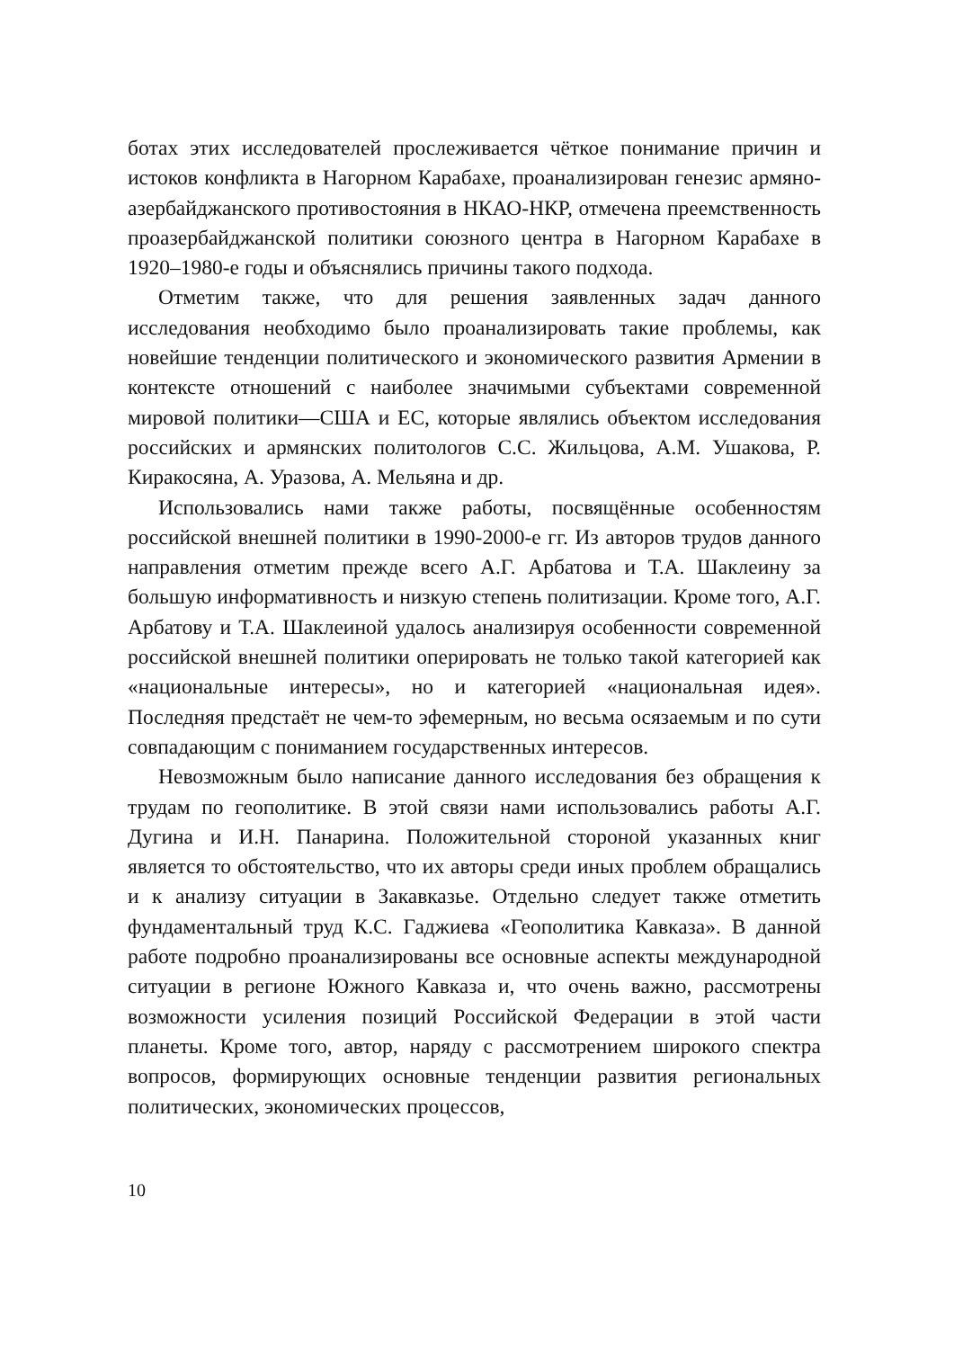ботах этих исследователей прослеживается чёткое понимание причин и истоков конфликта в Нагорном Карабахе, проанализирован генезис армяно-азербайджанского противостояния в НКАО-НКР, отмечена преемственность проазербайджанской политики союзного центра в Нагорном Карабахе в 1920–1980-е годы и объяснялись причины такого подхода.
Отметим также, что для решения заявленных задач данного исследования необходимо было проанализировать такие проблемы, как новейшие тенденции политического и экономического развития Армении в контексте отношений с наиболее значимыми субъектами современной мировой политики—США и ЕС, которые являлись объектом исследования российских и армянских политологов С.С. Жильцова, А.М. Ушакова, Р. Киракосяна, А. Уразова, А. Мельяна и др.
Использовались нами также работы, посвящённые особенностям российской внешней политики в 1990-2000-е гг. Из авторов трудов данного направления отметим прежде всего А.Г. Арбатова и Т.А. Шаклеину за большую информативность и низкую степень политизации. Кроме того, А.Г. Арбатову и Т.А. Шаклеиной удалось анализируя особенности современной российской внешней политики оперировать не только такой категорией как «национальные интересы», но и категорией «национальная идея». Последняя предстаёт не чем-то эфемерным, но весьма осязаемым и по сути совпадающим с пониманием государственных интересов.
Невозможным было написание данного исследования без обращения к трудам по геополитике. В этой связи нами использовались работы А.Г. Дугина и И.Н. Панарина. Положительной стороной указанных книг является то обстоятельство, что их авторы среди иных проблем обращались и к анализу ситуации в Закавказье. Отдельно следует также отметить фундаментальный труд К.С. Гаджиева «Геополитика Кавказа». В данной работе подробно проанализированы все основные аспекты международной ситуации в регионе Южного Кавказа и, что очень важно, рассмотрены возможности усиления позиций Российской Федерации в этой части планеты. Кроме того, автор, наряду с рассмотрением широкого спектра вопросов, формирующих основные тенденции развития региональных политических, экономических процессов,
10